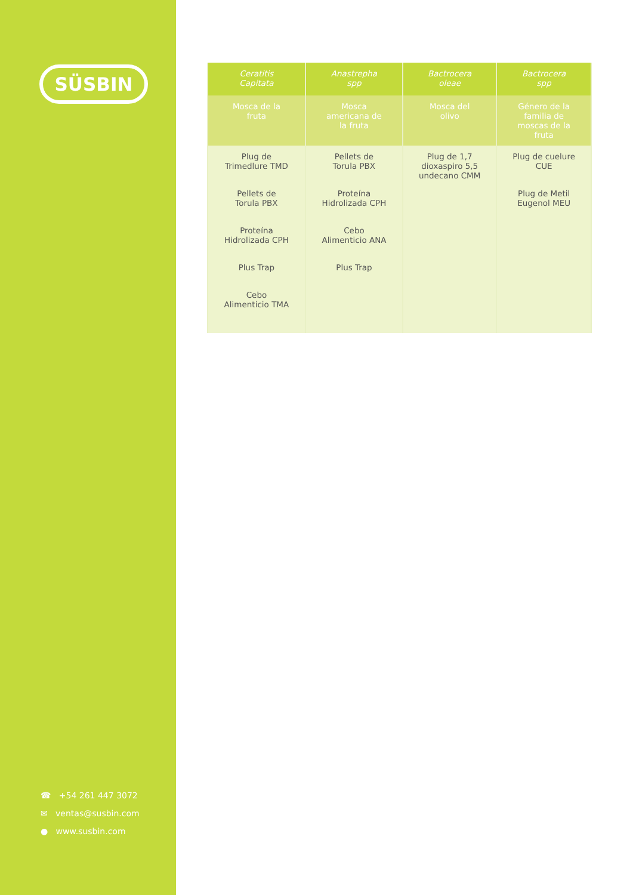SÜSBIN
☎ +54 261 447 3072
✉ ventas@susbin.com
● www.susbin.com
| Ceratitis Capitata | Anastrepha spp | Bactrocera oleae | Bactrocera spp |
| --- | --- | --- | --- |
| Mosca de la fruta | Mosca americana de la fruta | Mosca del olivo | Género de la familia de moscas de la fruta |
| Plug de Trimedlure TMD Pellets de Torula PBX Proteína Hidrolizada CPH Plus Trap Cebo Alimenticio TMA | Pellets de Torula PBX Proteína Hidrolizada CPH Cebo Alimenticio ANA Plus Trap | Plug de 1,7 dioxaspiro 5,5 undecano CMM | Plug de cuelure CUE Plug de Metil Eugenol MEU |